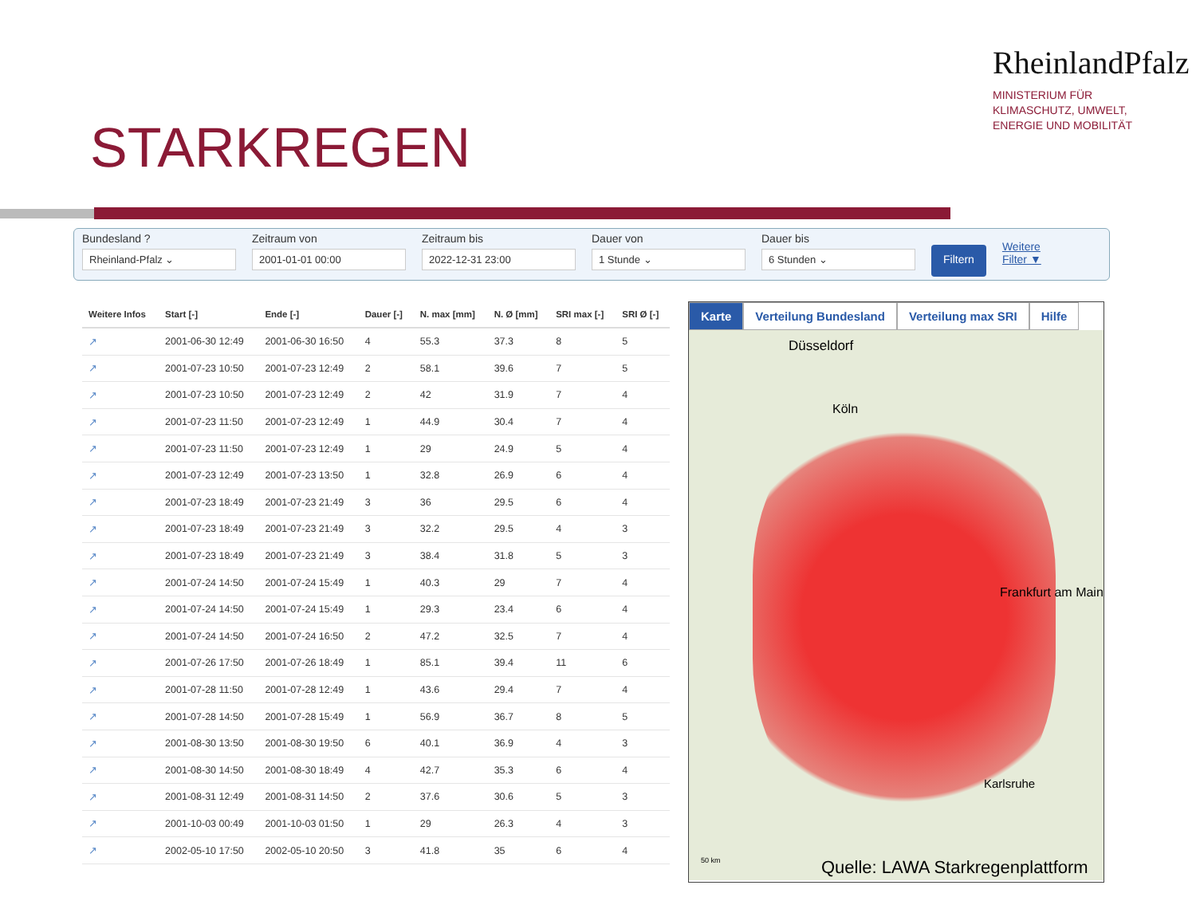RheinlandPfalz
MINISTERIUM FÜR
KLIMASCHUTZ, UMWELT,
ENERGIE UND MOBILITÄT
STARKREGEN
Bundesland ?
Rheinland-Pfalz ⌄
Zeitraum von
2001-01-01 00:00
Zeitraum bis
2022-12-31 23:00
Dauer von
1 Stunde ⌄
Dauer bis
6 Stunden ⌄
Filtern
Weitere
Filter ▼
| Weitere Infos | Start [-] | Ende [-] | Dauer [-] | N. max [mm] | N. Ø [mm] | SRI max [-] | SRI Ø [-] |
| --- | --- | --- | --- | --- | --- | --- | --- |
| ↗ | 2001-06-30 12:49 | 2001-06-30 16:50 | 4 | 55.3 | 37.3 | 8 | 5 |
| ↗ | 2001-07-23 10:50 | 2001-07-23 12:49 | 2 | 58.1 | 39.6 | 7 | 5 |
| ↗ | 2001-07-23 10:50 | 2001-07-23 12:49 | 2 | 42 | 31.9 | 7 | 4 |
| ↗ | 2001-07-23 11:50 | 2001-07-23 12:49 | 1 | 44.9 | 30.4 | 7 | 4 |
| ↗ | 2001-07-23 11:50 | 2001-07-23 12:49 | 1 | 29 | 24.9 | 5 | 4 |
| ↗ | 2001-07-23 12:49 | 2001-07-23 13:50 | 1 | 32.8 | 26.9 | 6 | 4 |
| ↗ | 2001-07-23 18:49 | 2001-07-23 21:49 | 3 | 36 | 29.5 | 6 | 4 |
| ↗ | 2001-07-23 18:49 | 2001-07-23 21:49 | 3 | 32.2 | 29.5 | 4 | 3 |
| ↗ | 2001-07-23 18:49 | 2001-07-23 21:49 | 3 | 38.4 | 31.8 | 5 | 3 |
| ↗ | 2001-07-24 14:50 | 2001-07-24 15:49 | 1 | 40.3 | 29 | 7 | 4 |
| ↗ | 2001-07-24 14:50 | 2001-07-24 15:49 | 1 | 29.3 | 23.4 | 6 | 4 |
| ↗ | 2001-07-24 14:50 | 2001-07-24 16:50 | 2 | 47.2 | 32.5 | 7 | 4 |
| ↗ | 2001-07-26 17:50 | 2001-07-26 18:49 | 1 | 85.1 | 39.4 | 11 | 6 |
| ↗ | 2001-07-28 11:50 | 2001-07-28 12:49 | 1 | 43.6 | 29.4 | 7 | 4 |
| ↗ | 2001-07-28 14:50 | 2001-07-28 15:49 | 1 | 56.9 | 36.7 | 8 | 5 |
| ↗ | 2001-08-30 13:50 | 2001-08-30 19:50 | 6 | 40.1 | 36.9 | 4 | 3 |
| ↗ | 2001-08-30 14:50 | 2001-08-30 18:49 | 4 | 42.7 | 35.3 | 6 | 4 |
| ↗ | 2001-08-31 12:49 | 2001-08-31 14:50 | 2 | 37.6 | 30.6 | 5 | 3 |
| ↗ | 2001-10-03 00:49 | 2001-10-03 01:50 | 1 | 29 | 26.3 | 4 | 3 |
| ↗ | 2002-05-10 17:50 | 2002-05-10 20:50 | 3 | 41.8 | 35 | 6 | 4 |
Karte Verteilung Bundesland Verteilung max SRI Hilfe
Düsseldorf
Köln
Frankfurt am Main
Karlsruhe
50 km
Quelle: LAWA Starkregenplattform